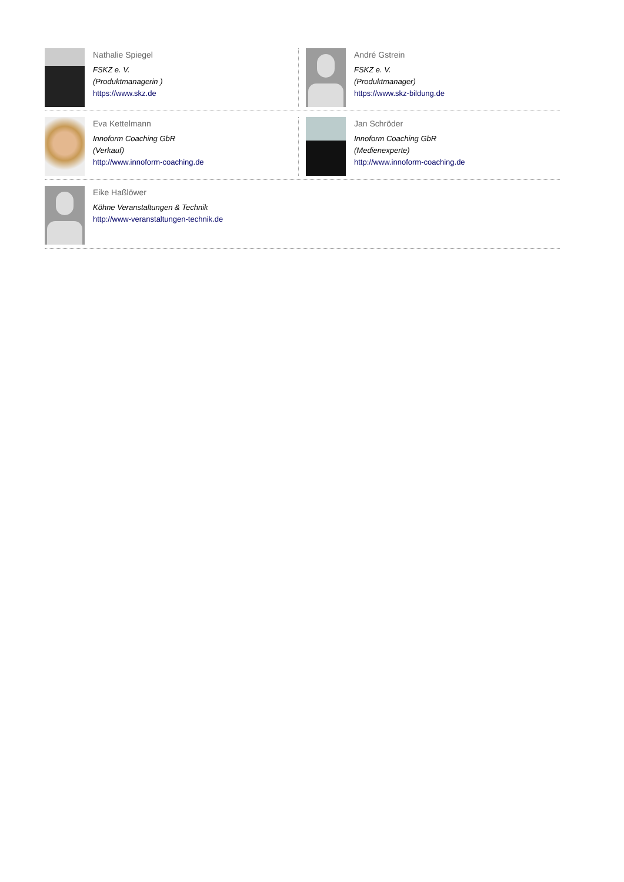Nathalie Spiegel
FSKZ e. V.
(Produktmanagerin )
https://www.skz.de
André Gstrein
FSKZ e. V.
(Produktmanager)
https://www.skz-bildung.de
Eva Kettelmann
Innoform Coaching GbR
(Verkauf)
http://www.innoform-coaching.de
Jan Schröder
Innoform Coaching GbR
(Medienexperte)
http://www.innoform-coaching.de
Eike Haßlöwer
Köhne Veranstaltungen & Technik
http://www-veranstaltungen-technik.de